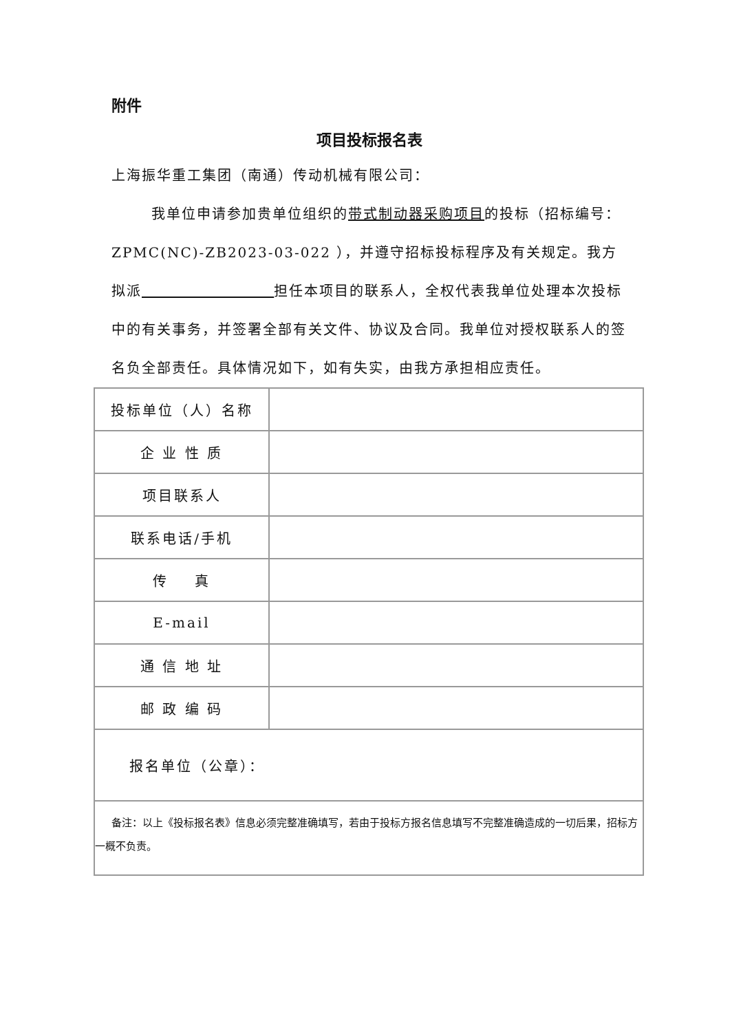附件
项目投标报名表
上海振华重工集团（南通）传动机械有限公司：
我单位申请参加贵单位组织的带式制动器采购项目的投标（招标编号：ZPMC(NC)-ZB2023-03-022 ），并遵守招标投标程序及有关规定。我方拟派 担任本项目的联系人，全权代表我单位处理本次投标中的有关事务，并签署全部有关文件、协议及合同。我单位对授权联系人的签名负全部责任。具体情况如下，如有失实，由我方承担相应责任。
| 投标单位（人）名称 | |
| 企 业 性 质 | |
| 项目联系人 | |
| 联系电话/手机 | |
| 传 真 | |
| E-mail | |
| 通 信 地 址 | |
| 邮 政 编 码 | |
| 报名单位（公章）： | |
| 备注：以上《投标报名表》信息必须完整准确填写，若由于投标方报名信息填写不完整准确造成的一切后果，招标方一概不负责。 | |